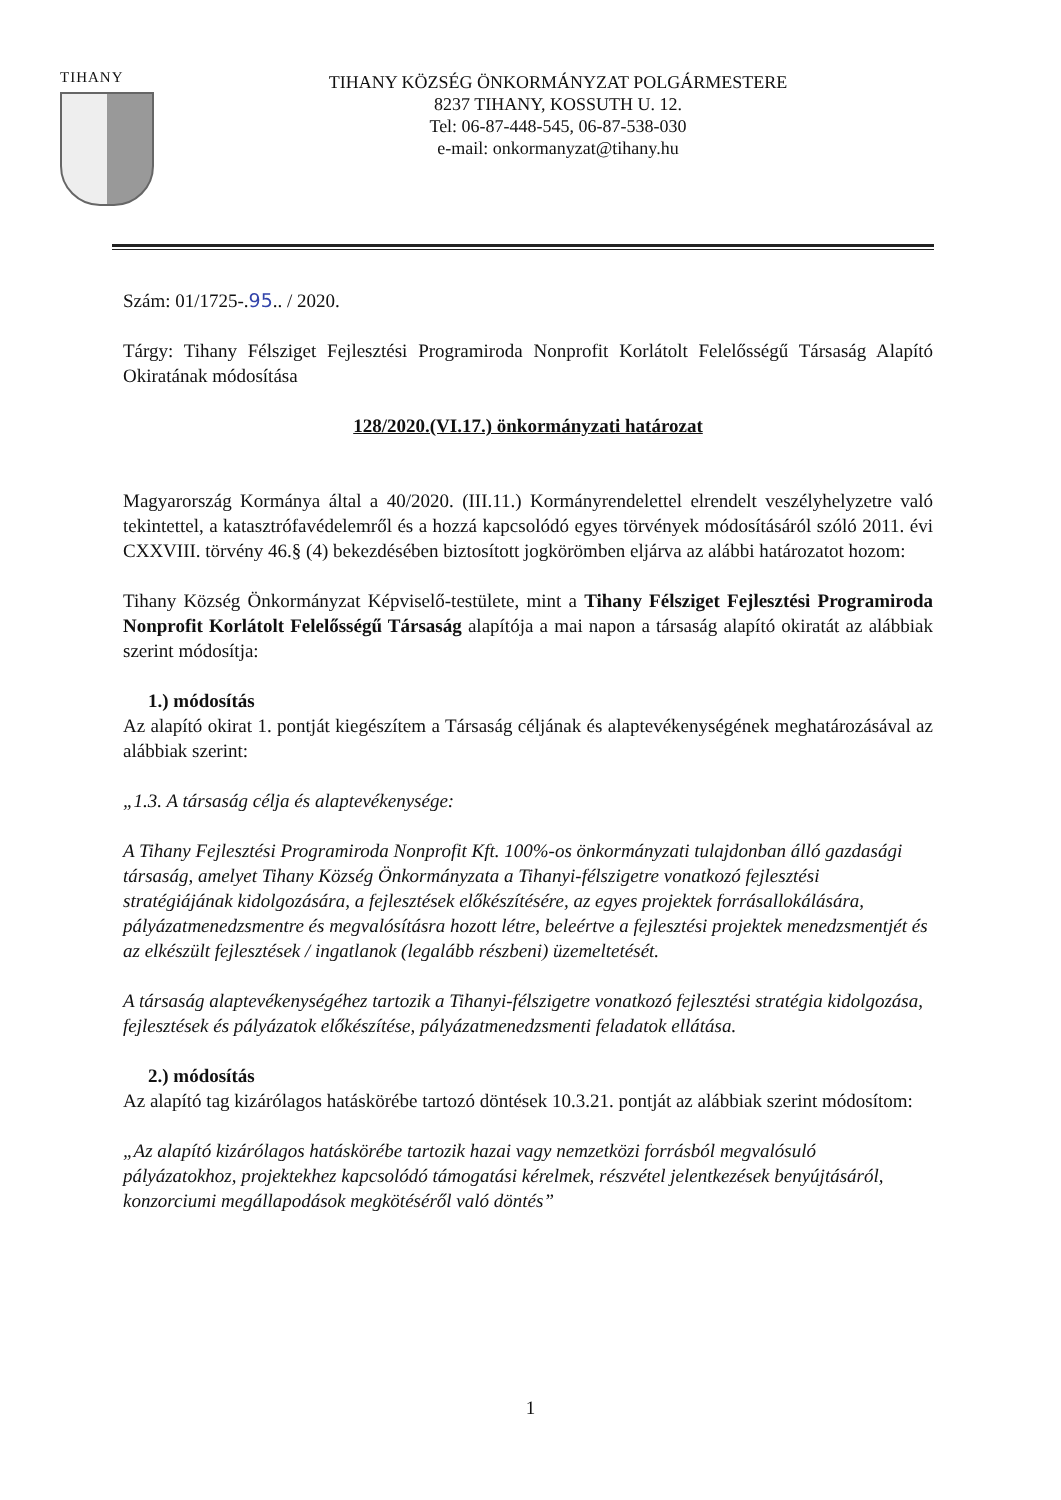TIHANY
TIHANY KÖZSÉG ÖNKORMÁNYZAT POLGÁRMESTERE
8237 TIHANY, KOSSUTH U. 12.
Tel: 06-87-448-545, 06-87-538-030
e-mail: onkormanyzat@tihany.hu
Szám: 01/1725-.95.. / 2020.
Tárgy: Tihany Félsziget Fejlesztési Programiroda Nonprofit Korlátolt Felelősségű Társaság Alapító Okiratának módosítása
128/2020.(VI.17.) önkormányzati határozat
Magyarország Kormánya által a 40/2020. (III.11.) Kormányrendelettel elrendelt veszélyhelyzetre való tekintettel, a katasztrófavédelemről és a hozzá kapcsolódó egyes törvények módosításáról szóló 2011. évi CXXVIII. törvény 46.§ (4) bekezdésében biztosított jogkörömben eljárva az alábbi határozatot hozom:
Tihany Község Önkormányzat Képviselő-testülete, mint a Tihany Félsziget Fejlesztési Programiroda Nonprofit Korlátolt Felelősségű Társaság alapítója a mai napon a társaság alapító okiratát az alábbiak szerint módosítja:
1.) módosítás
Az alapító okirat 1. pontját kiegészítem a Társaság céljának és alaptevékenységének meghatározásával az alábbiak szerint:
„1.3. A társaság célja és alaptevékenysége:
A Tihany Fejlesztési Programiroda Nonprofit Kft. 100%-os önkormányzati tulajdonban álló gazdasági társaság, amelyet Tihany Község Önkormányzata a Tihanyi-félszigetre vonatkozó fejlesztési stratégiájának kidolgozására, a fejlesztések előkészítésére, az egyes projektek forrásallokálására, pályázatmenedzsmentre és megvalósításra hozott létre, beleértve a fejlesztési projektek menedzsmentjét és az elkészült fejlesztések / ingatlanok (legalább részbeni) üzemeltetését.
A társaság alaptevékenységéhez tartozik a Tihanyi-félszigetre vonatkozó fejlesztési stratégia kidolgozása, fejlesztések és pályázatok előkészítése, pályázatmenedzsmenti feladatok ellátása.
2.) módosítás
Az alapító tag kizárólagos hatáskörébe tartozó döntések 10.3.21. pontját az alábbiak szerint módosítom:
„Az alapító kizárólagos hatáskörébe tartozik hazai vagy nemzetközi forrásból megvalósuló pályázatokhoz, projektekhez kapcsolódó támogatási kérelmek, részvétel jelentkezések benyújtásáról, konzorciumi megállapodások megkötéséről való döntés”
1